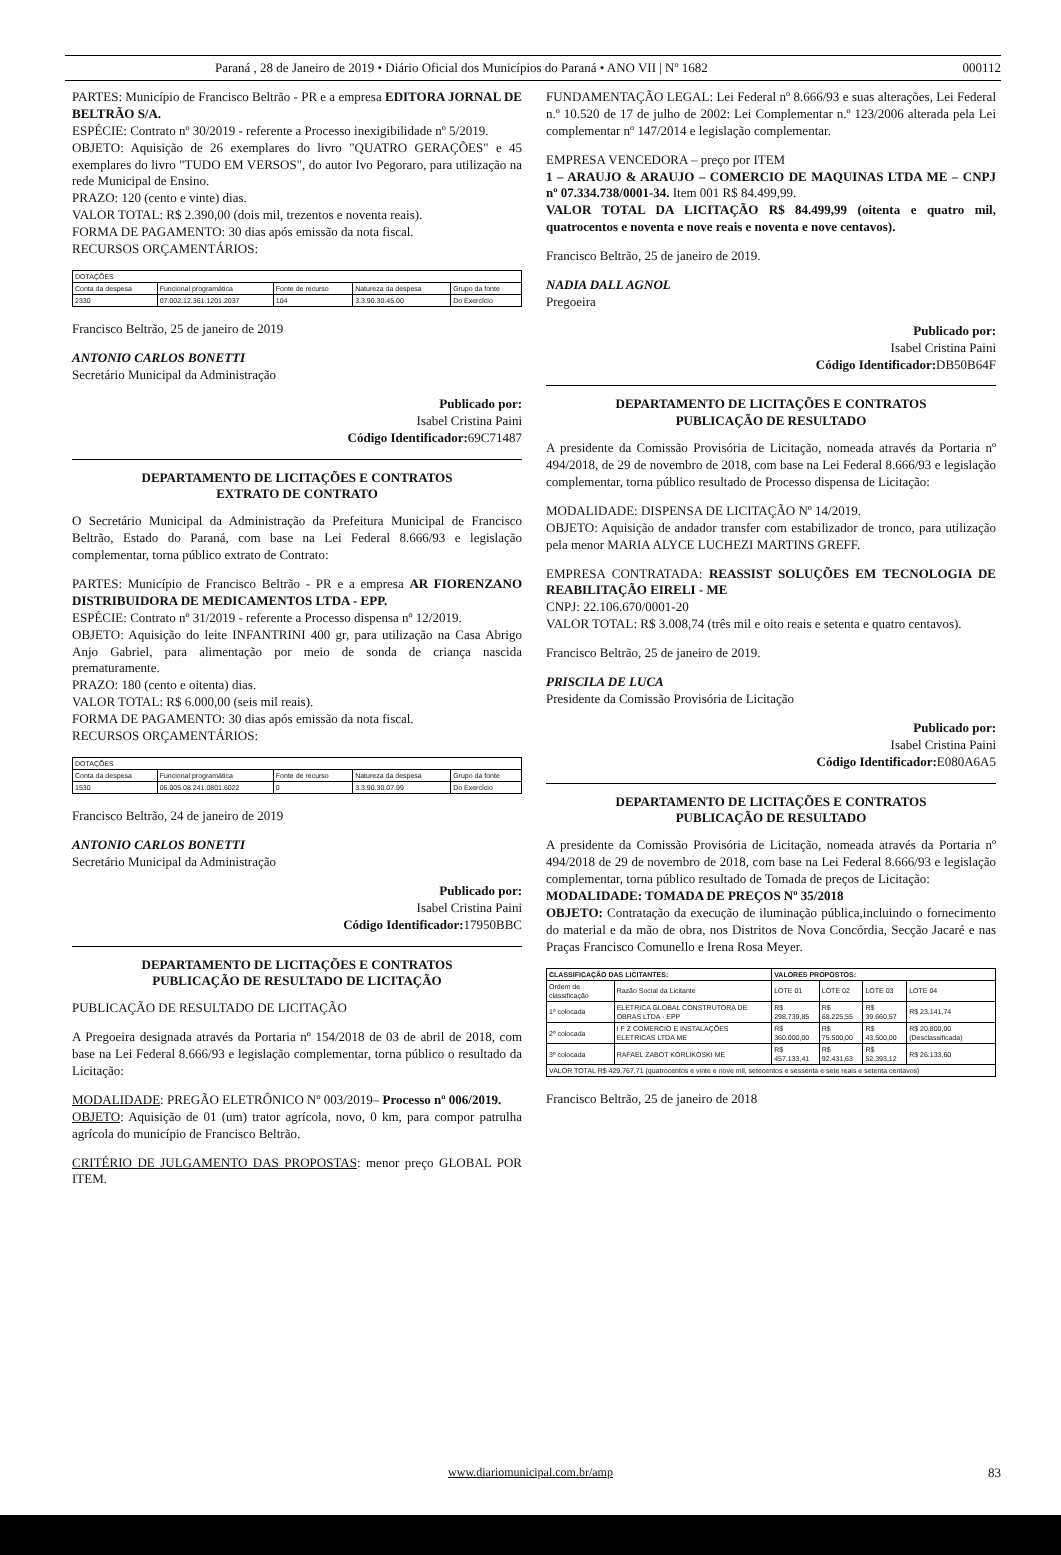Paraná , 28 de Janeiro de 2019 • Diário Oficial dos Municípios do Paraná • ANO VII | Nº 1682 000112
PARTES: Município de Francisco Beltrão - PR e a empresa EDITORA JORNAL DE BELTRÃO S/A.
ESPÉCIE: Contrato nº 30/2019 - referente a Processo inexigibilidade nº 5/2019.
OBJETO: Aquisição de 26 exemplares do livro "QUATRO GERAÇÕES" e 45 exemplares do livro "TUDO EM VERSOS", do autor Ivo Pegoraro, para utilização na rede Municipal de Ensino.
PRAZO: 120 (cento e vinte) dias.
VALOR TOTAL: R$ 2.390,00 (dois mil, trezentos e noventa reais).
FORMA DE PAGAMENTO: 30 dias após emissão da nota fiscal.
RECURSOS ORÇAMENTÁRIOS:
| DOTAÇÕES | | | | |
| --- | --- | --- | --- | --- |
| Conta da despesa | Funcional programática | Fonte de recurso | Natureza da despesa | Grupo da fonte |
| 2330 | 07.002.12.361.1201.2037 | 104 | 3.3.90.30.45.00 | Do Exercício |
Francisco Beltrão, 25 de janeiro de 2019
ANTONIO CARLOS BONETTI
Secretário Municipal da Administração
Publicado por:
Isabel Cristina Paini
Código Identificador: 69C71487
DEPARTAMENTO DE LICITAÇÕES E CONTRATOS
EXTRATO DE CONTRATO
O Secretário Municipal da Administração da Prefeitura Municipal de Francisco Beltrão, Estado do Paraná, com base na Lei Federal 8.666/93 e legislação complementar, torna público extrato de Contrato:
PARTES: Município de Francisco Beltrão - PR e a empresa AR FIORENZANO DISTRIBUIDORA DE MEDICAMENTOS LTDA - EPP.
ESPÉCIE: Contrato nº 31/2019 - referente a Processo dispensa nº 12/2019.
OBJETO: Aquisição do leite INFANTRINI 400 gr, para utilização na Casa Abrigo Anjo Gabriel, para alimentação por meio de sonda de criança nascida prematuramente.
PRAZO: 180 (cento e oitenta) dias.
VALOR TOTAL: R$ 6.000,00 (seis mil reais).
FORMA DE PAGAMENTO: 30 dias após emissão da nota fiscal.
RECURSOS ORÇAMENTÁRIOS:
| DOTAÇÕES | | | | |
| --- | --- | --- | --- | --- |
| Conta da despesa | Funcional programática | Fonte de recurso | Natureza da despesa | Grupo da fonte |
| 1530 | 06.005.08.241.0801.6022 | 0 | 3.3.90.30.07.99 | Do Exercício |
Francisco Beltrão, 24 de janeiro de 2019
ANTONIO CARLOS BONETTI
Secretário Municipal da Administração
Publicado por:
Isabel Cristina Paini
Código Identificador: 17950BBC
DEPARTAMENTO DE LICITAÇÕES E CONTRATOS
PUBLICAÇÃO DE RESULTADO DE LICITAÇÃO
PUBLICAÇÃO DE RESULTADO DE LICITAÇÃO
A Pregoeira designada através da Portaria nº 154/2018 de 03 de abril de 2018, com base na Lei Federal 8.666/93 e legislação complementar, torna público o resultado da Licitação:
MODALIDADE: PREGÃO ELETRÔNICO Nº 003/2019– Processo nº 006/2019.
OBJETO: Aquisição de 01 (um) trator agrícola, novo, 0 km, para compor patrulha agrícola do município de Francisco Beltrão.
CRITÉRIO DE JULGAMENTO DAS PROPOSTAS: menor preço GLOBAL POR ITEM.
FUNDAMENTAÇÃO LEGAL: Lei Federal nº 8.666/93 e suas alterações, Lei Federal n.º 10.520 de 17 de julho de 2002: Lei Complementar n.º 123/2006 alterada pela Lei complementar nº 147/2014 e legislação complementar.
EMPRESA VENCEDORA – preço por ITEM
1 – ARAUJO & ARAUJO – COMERCIO DE MAQUINAS LTDA ME – CNPJ nº 07.334.738/0001-34. Item 001 R$ 84.499,99.
VALOR TOTAL DA LICITAÇÃO R$ 84.499,99 (oitenta e quatro mil, quatrocentos e noventa e nove reais e noventa e nove centavos).
Francisco Beltrão, 25 de janeiro de 2019.
NADIA DALL AGNOL
Pregoeira
Publicado por:
Isabel Cristina Paini
Código Identificador: DB50B64F
DEPARTAMENTO DE LICITAÇÕES E CONTRATOS
PUBLICAÇÃO DE RESULTADO
A presidente da Comissão Provisória de Licitação, nomeada através da Portaria nº 494/2018, de 29 de novembro de 2018, com base na Lei Federal 8.666/93 e legislação complementar, torna público resultado de Processo dispensa de Licitação:
MODALIDADE: DISPENSA DE LICITAÇÃO Nº 14/2019.
OBJETO: Aquisição de andador transfer com estabilizador de tronco, para utilização pela menor MARIA ALYCE LUCHEZI MARTINS GREFF.
EMPRESA CONTRATADA: REASSIST SOLUÇÕES EM TECNOLOGIA DE REABILITAÇÃO EIRELI - ME
CNPJ: 22.106.670/0001-20
VALOR TOTAL: R$ 3.008,74 (três mil e oito reais e setenta e quatro centavos).
Francisco Beltrão, 25 de janeiro de 2019.
PRISCILA DE LUCA
Presidente da Comissão Provisória de Licitação
Publicado por:
Isabel Cristina Paini
Código Identificador: E080A6A5
DEPARTAMENTO DE LICITAÇÕES E CONTRATOS
PUBLICAÇÃO DE RESULTADO
A presidente da Comissão Provisória de Licitação, nomeada através da Portaria nº 494/2018 de 29 de novembro de 2018, com base na Lei Federal 8.666/93 e legislação complementar, torna público resultado de Tomada de preços de Licitação:
MODALIDADE: TOMADA DE PREÇOS Nº 35/2018
OBJETO: Contratação da execução de iluminação pública,incluindo o fornecimento do material e da mão de obra, nos Distritos de Nova Concórdia, Secção Jacaré e nas Praças Francisco Comunello e Irena Rosa Meyer.
| CLASSIFICAÇÃO DAS LICITANTES: | | VALORES PROPOSTOS: | | | |
| --- | --- | --- | --- | --- | --- |
| Ordem de classificação | Razão Social da Licitante | LOTE 01 | LOTE 02 | LOTE 03 | LOTE 04 |
| 1º colocada | ELETRICA GLOBAL CONSTRUTORA DE OBRAS LTDA - EPP | R$ 298.739,85 | R$ 68.225,55 | R$ 39.660,57 | R$ 23.141,74 |
| 2º colocada | I F Z COMERCIO E INSTALAÇÕES ELETRICAS LTDA ME | R$ 360.000,00 | R$ 75.500,00 | R$ 43.500,00 | R$ 20.800,00 (Desclassificada) |
| 3º colocada | RAFAEL ZABOT KORLIKOSKI ME | R$ 457.133,41 | R$ 92.431,63 | R$ 52.393,12 | R$ 26.133,60 |
| VALOR TOTAL R$ 429.767,71 (quatrocentos e vinte e nove mil, setecentos e sessenta e sete reais e setenta centavos) | | | | | |
Francisco Beltrão, 25 de janeiro de 2018
www.diariomunicipal.com.br/amp 83